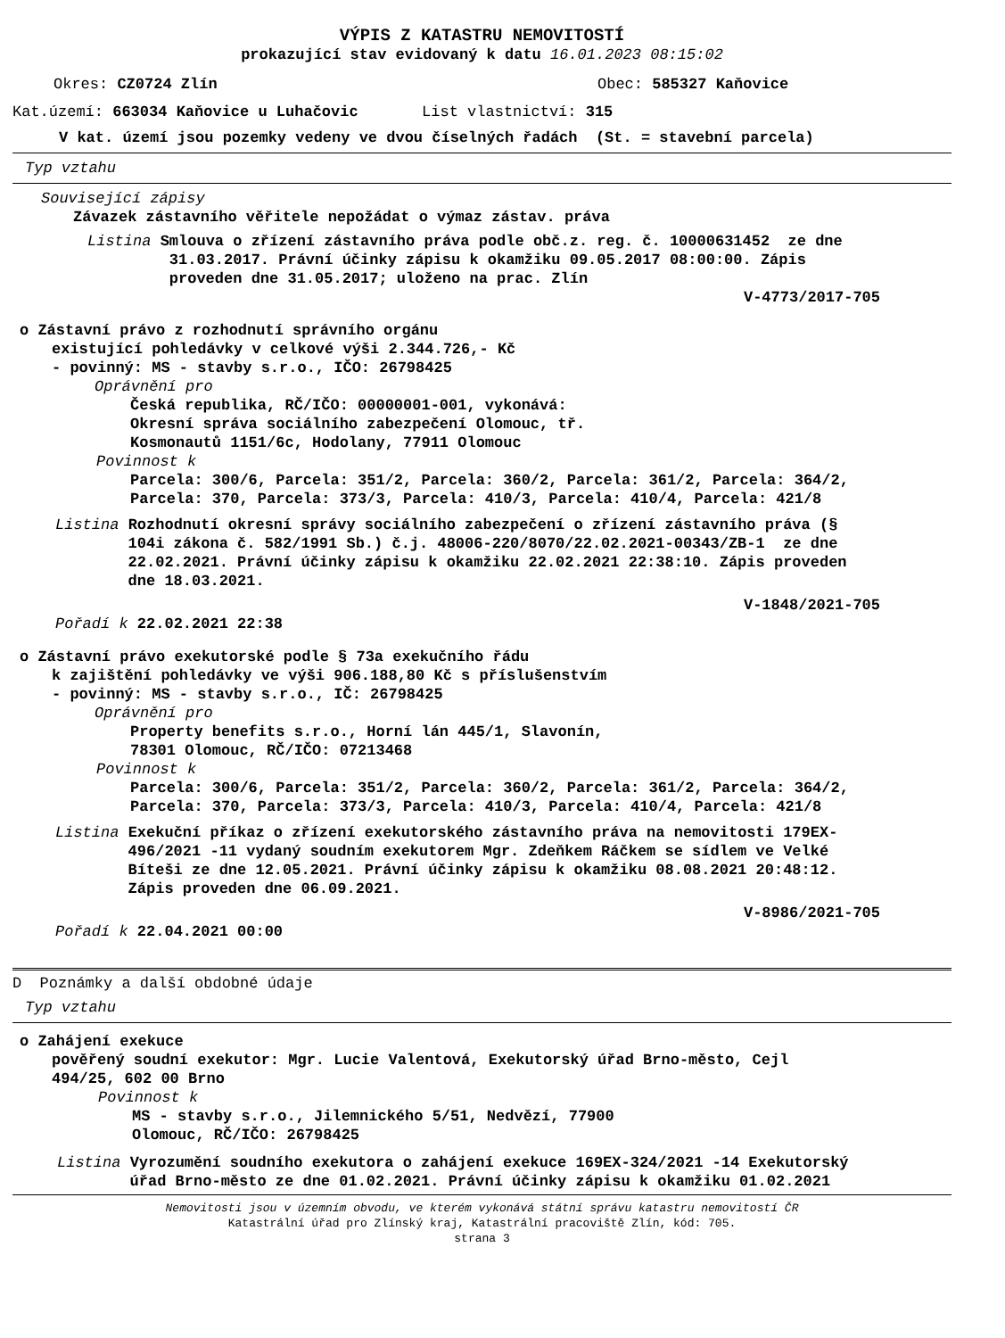VÝPIS Z KATASTRU NEMOVITOSTÍ
prokazující stav evidovaný k datu 16.01.2023 08:15:02
Okres: CZ0724 Zlín Obec: 585327 Kaňovice
Kat.území: 663034 Kaňovice u Luhačovic List vlastnictví: 315
V kat. území jsou pozemky vedeny ve dvou číselných řadách (St. = stavební parcela)
Typ vztahu
Související zápisy
Závazek zástavního věřitele nepožádat o výmaz zástav. práva
Listina Smlouva o zřízení zástavního práva podle obč.z. reg. č. 10000631452 ze dne
31.03.2017. Právní účinky zápisu k okamžiku 09.05.2017 08:00:00. Zápis
proveden dne 31.05.2017; uloženo na prac. Zlín
V-4773/2017-705
o Zástavní právo z rozhodnutí správního orgánu
existující pohledávky v celkové výši 2.344.726,- Kč
- povinný: MS - stavby s.r.o., IČO: 26798425
Oprávnění pro
Česká republika, RČ/IČO: 00000001-001, vykonává:
Okresní správa sociálního zabezpečení Olomouc, tř.
Kosmonautů 1151/6c, Hodolany, 77911 Olomouc
Povinnost k
Parcela: 300/6, Parcela: 351/2, Parcela: 360/2, Parcela: 361/2, Parcela: 364/2,
Parcela: 370, Parcela: 373/3, Parcela: 410/3, Parcela: 410/4, Parcela: 421/8
Listina Rozhodnutí okresní správy sociálního zabezpečení o zřízení zástavního práva (§
104i zákona č. 582/1991 Sb.) č.j. 48006-220/8070/22.02.2021-00343/ZB-1 ze dne
22.02.2021. Právní účinky zápisu k okamžiku 22.02.2021 22:38:10. Zápis proveden
dne 18.03.2021.
V-1848/2021-705
Pořadí k 22.02.2021 22:38
o Zástavní právo exekutorské podle § 73a exekučního řádu
k zajištění pohledávky ve výši 906.188,80 Kč s příslušenstvím
- povinný: MS - stavby s.r.o., IČ: 26798425
Oprávnění pro
Property benefits s.r.o., Horní lán 445/1, Slavonín,
78301 Olomouc, RČ/IČO: 07213468
Povinnost k
Parcela: 300/6, Parcela: 351/2, Parcela: 360/2, Parcela: 361/2, Parcela: 364/2,
Parcela: 370, Parcela: 373/3, Parcela: 410/3, Parcela: 410/4, Parcela: 421/8
Listina Exekuční příkaz o zřízení exekutorského zástavního práva na nemovitosti 179EX-
496/2021 -11 vydaný soudním exekutorem Mgr. Zdeňkem Ráčkem se sídlem ve Velké
Bíteši ze dne 12.05.2021. Právní účinky zápisu k okamžiku 08.08.2021 20:48:12.
Zápis proveden dne 06.09.2021.
V-8986/2021-705
Pořadí k 22.04.2021 00:00
D Poznámky a další obdobné údaje
Typ vztahu
o Zahájení exekuce
pověřený soudní exekutor: Mgr. Lucie Valentová, Exekutorský úřad Brno-město, Cejl
494/25, 602 00 Brno
Povinnost k
MS - stavby s.r.o., Jilemnického 5/51, Nedvězí, 77900
Olomouc, RČ/IČO: 26798425
Listina Vyrozumění soudního exekutora o zahájení exekuce 169EX-324/2021 -14 Exekutorský
úřad Brno-město ze dne 01.02.2021. Právní účinky zápisu k okamžiku 01.02.2021
Nemovitosti jsou v územním obvodu, ve kterém vykonává státní správu katastru nemovitostí ČR
Katastrální úřad pro Zlínský kraj, Katastrální pracoviště Zlín, kód: 705.
strana 3